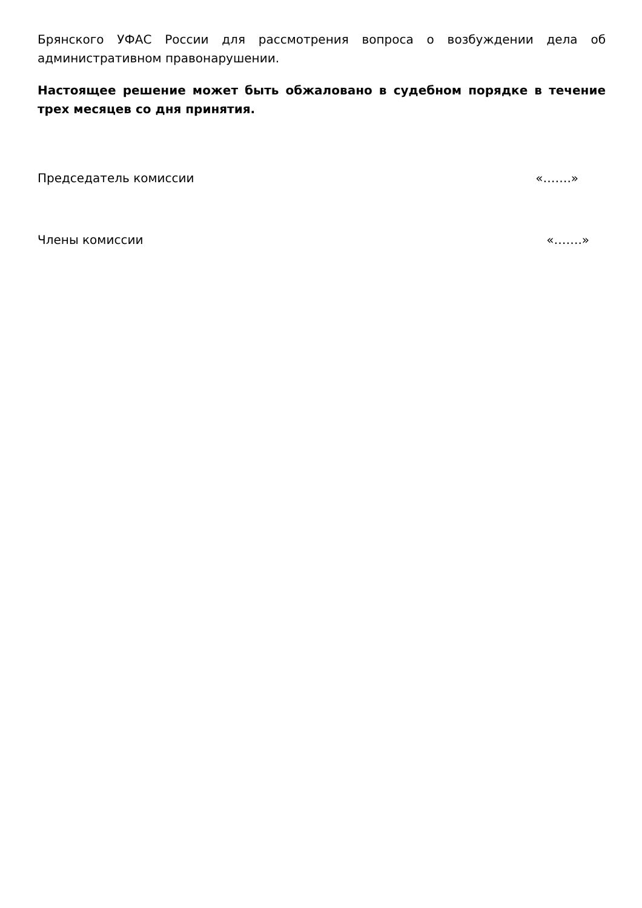Брянского УФАС России для рассмотрения вопроса о возбуждении дела об административном правонарушении.
Настоящее решение может быть обжаловано в судебном порядке в течение трех месяцев со дня принятия.
Председатель комиссии «…….»
Члены комиссии «…….»